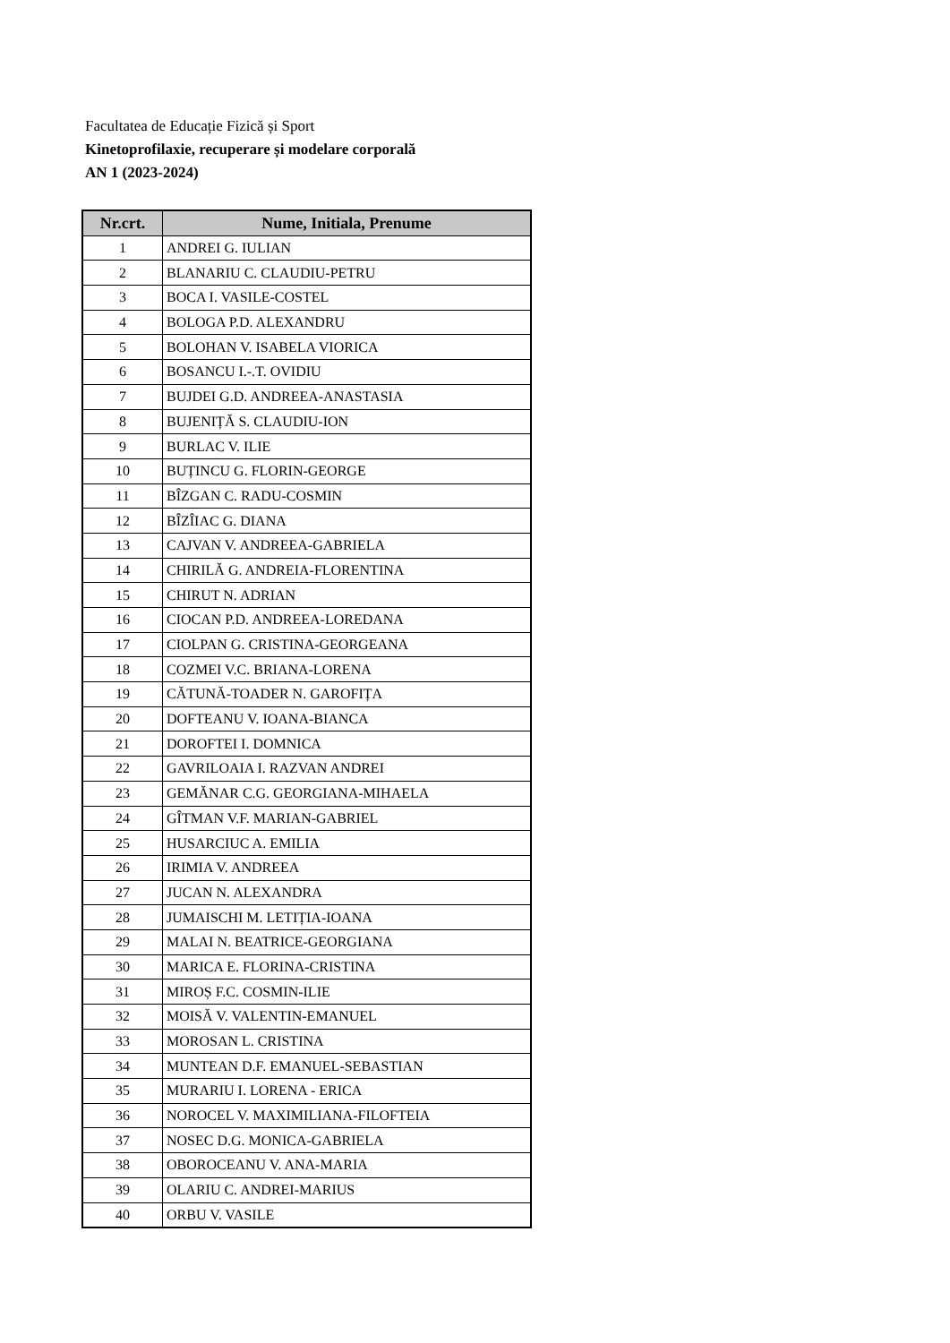Facultatea de Educație Fizică și Sport
Kinetoprofilaxie, recuperare și modelare corporală
AN 1 (2023-2024)
| Nr.crt. | Nume, Initiala, Prenume |
| --- | --- |
| 1 | ANDREI G. IULIAN |
| 2 | BLANARIU C. CLAUDIU-PETRU |
| 3 | BOCA I. VASILE-COSTEL |
| 4 | BOLOGA P.D. ALEXANDRU |
| 5 | BOLOHAN V. ISABELA VIORICA |
| 6 | BOSANCU I.-.T. OVIDIU |
| 7 | BUJDEI G.D. ANDREEA-ANASTASIA |
| 8 | BUJENIȚĂ S. CLAUDIU-ION |
| 9 | BURLAC V. ILIE |
| 10 | BUȚINCU G. FLORIN-GEORGE |
| 11 | BÎZGAN C. RADU-COSMIN |
| 12 | BÎZÎIAC G. DIANA |
| 13 | CAJVAN V. ANDREEA-GABRIELA |
| 14 | CHIRILĂ G. ANDREIA-FLORENTINA |
| 15 | CHIRUT N. ADRIAN |
| 16 | CIOCAN P.D. ANDREEA-LOREDANA |
| 17 | CIOLPAN G. CRISTINA-GEORGEANA |
| 18 | COZMEI V.C. BRIANA-LORENA |
| 19 | CĂTUNĂ-TOADER N. GAROFIȚA |
| 20 | DOFTEANU V. IOANA-BIANCA |
| 21 | DOROFTEI I. DOMNICA |
| 22 | GAVRILOAIA I. RAZVAN ANDREI |
| 23 | GEMĂNAR C.G. GEORGIANA-MIHAELA |
| 24 | GÎTMAN V.F. MARIAN-GABRIEL |
| 25 | HUSARCIUC A. EMILIA |
| 26 | IRIMIA V. ANDREEA |
| 27 | JUCAN N. ALEXANDRA |
| 28 | JUMAISCHI M. LETIȚIA-IOANA |
| 29 | MALAI N. BEATRICE-GEORGIANA |
| 30 | MARICA E. FLORINA-CRISTINA |
| 31 | MIROȘ F.C. COSMIN-ILIE |
| 32 | MOISĂ V. VALENTIN-EMANUEL |
| 33 | MOROSAN L. CRISTINA |
| 34 | MUNTEAN D.F. EMANUEL-SEBASTIAN |
| 35 | MURARIU I. LORENA - ERICA |
| 36 | NOROCEL V. MAXIMILIANA-FILOFTEIA |
| 37 | NOSEC D.G. MONICA-GABRIELA |
| 38 | OBOROCEANU V. ANA-MARIA |
| 39 | OLARIU C. ANDREI-MARIUS |
| 40 | ORBU V. VASILE |